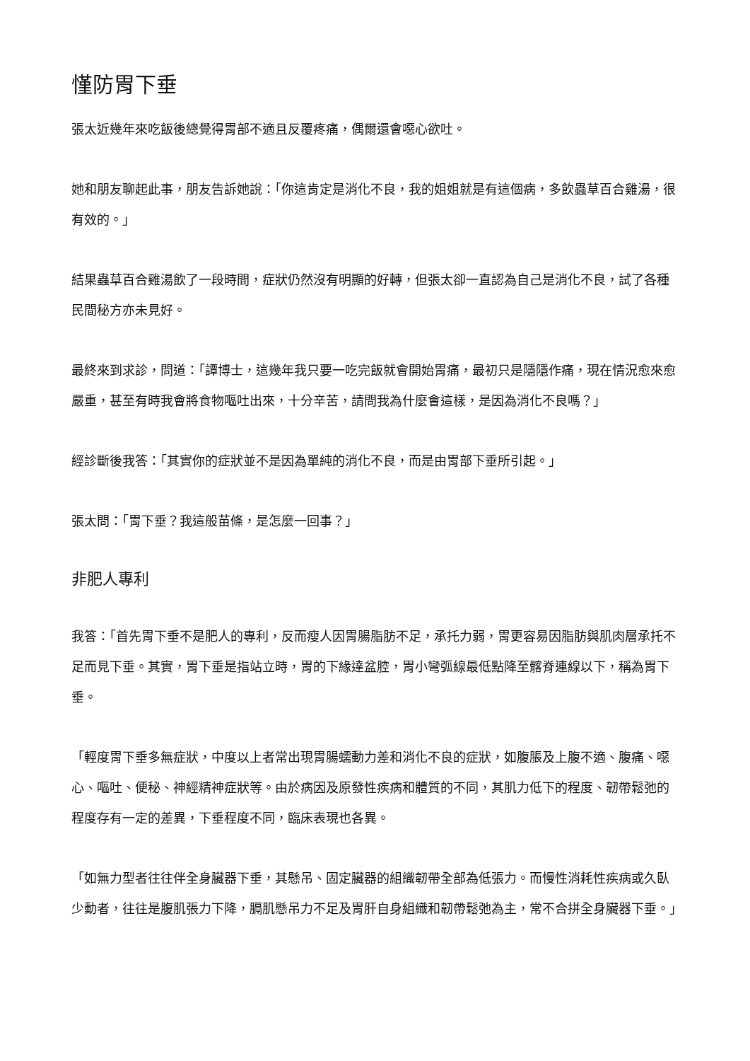慬防胃下垂
張太近幾年來吃飯後總覺得胃部不適且反覆疼痛，偶爾還會噁心欲吐。
她和朋友聊起此事，朋友告訴她說：「你這肯定是消化不良，我的姐姐就是有這個病，多飲蟲草百合雞湯，很有效的。」
結果蟲草百合雞湯飲了一段時間，症狀仍然沒有明顯的好轉，但張太卻一直認為自己是消化不良，試了各種民間秘方亦未見好。
最終來到求診，問道：「譚博士，這幾年我只要一吃完飯就會開始胃痛，最初只是隱隱作痛，現在情況愈來愈嚴重，甚至有時我會將食物嘔吐出來，十分辛苦，請問我為什麼會這樣，是因為消化不良嗎？」
經診斷後我答：「其實你的症狀並不是因為單純的消化不良，而是由胃部下垂所引起。」
張太問：「胃下垂？我這般苗條，是怎麼一回事？」
非肥人專利
我答：「首先胃下垂不是肥人的專利，反而瘦人因胃腸脂肪不足，承托力弱，胃更容易因脂肪與肌肉層承托不足而見下垂。其實，胃下垂是指站立時，胃的下緣達盆腔，胃小彎弧線最低點降至髂脊連線以下，稱為胃下垂。
「輕度胃下垂多無症狀，中度以上者常出現胃腸蠕動力差和消化不良的症狀，如腹脹及上腹不適、腹痛、噁心、嘔吐、便秘、神經精神症狀等。由於病因及原發性疾病和體質的不同，其肌力低下的程度、韌帶鬆弛的程度存有一定的差異，下垂程度不同，臨床表現也各異。
「如無力型者往往伴全身臟器下垂，其懸吊、固定臟器的組織韌帶全部為低張力。而慢性消耗性疾病或久臥少動者，往往是腹肌張力下降，膈肌懸吊力不足及胃肝自身組織和韌帶鬆弛為主，常不合拼全身臟器下垂。」